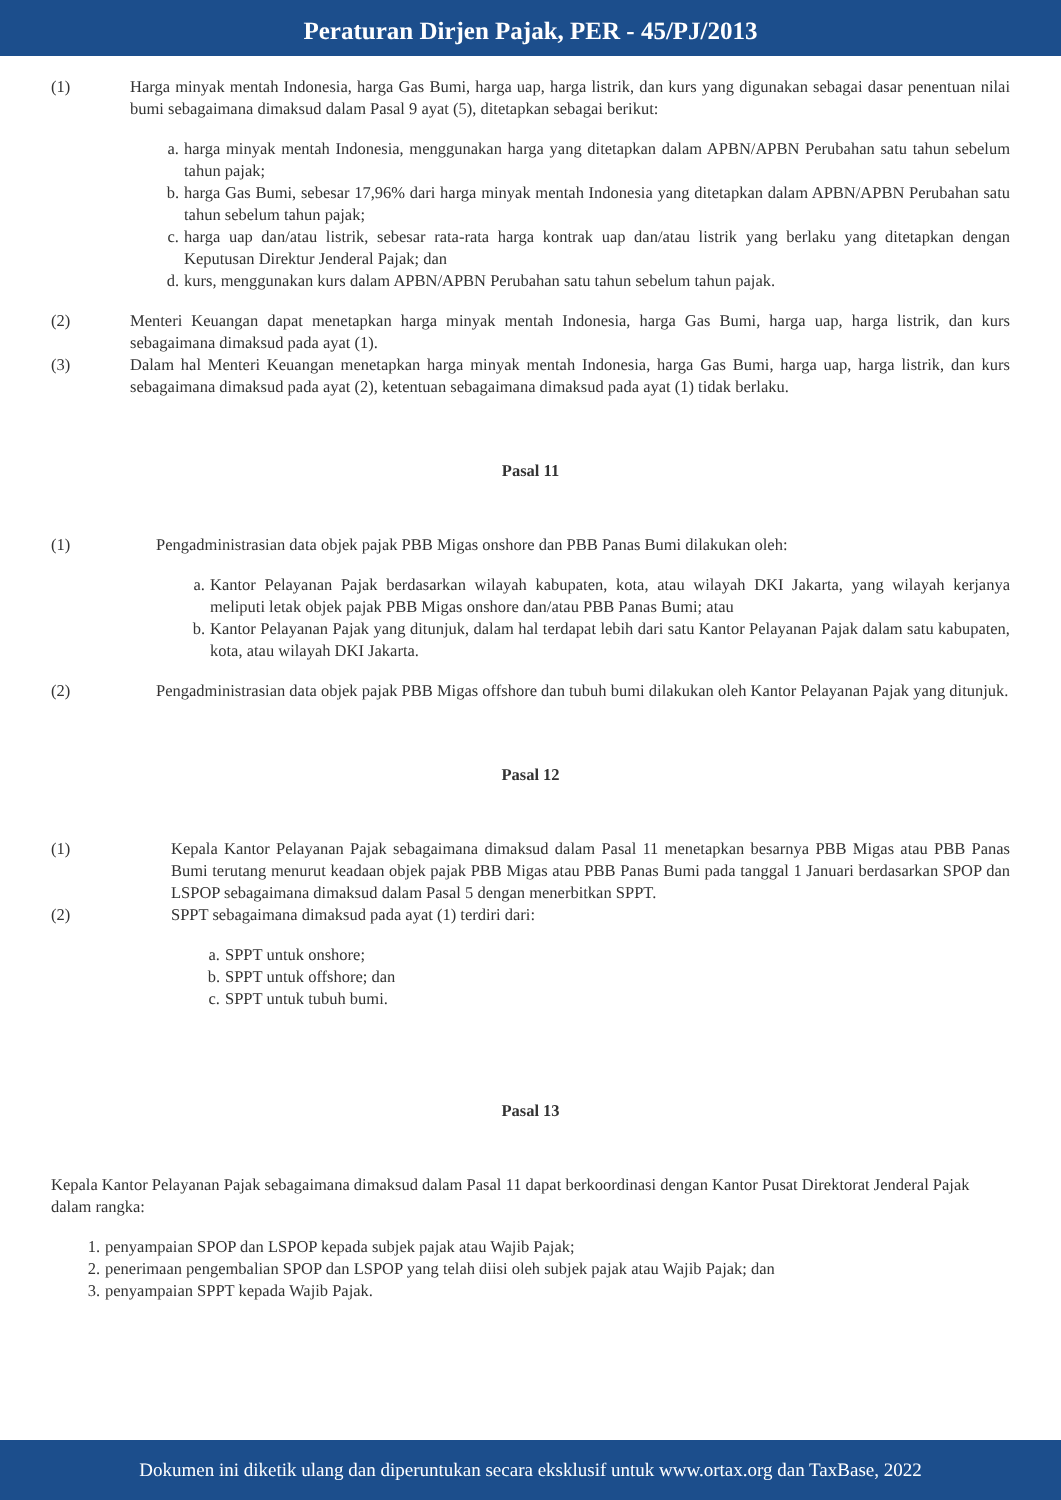Peraturan Dirjen Pajak, PER - 45/PJ/2013
(1) Harga minyak mentah Indonesia, harga Gas Bumi, harga uap, harga listrik, dan kurs yang digunakan sebagai dasar penentuan nilai bumi sebagaimana dimaksud dalam Pasal 9 ayat (5), ditetapkan sebagai berikut:
a. harga minyak mentah Indonesia, menggunakan harga yang ditetapkan dalam APBN/APBN Perubahan satu tahun sebelum tahun pajak;
b. harga Gas Bumi, sebesar 17,96% dari harga minyak mentah Indonesia yang ditetapkan dalam APBN/APBN Perubahan satu tahun sebelum tahun pajak;
c. harga uap dan/atau listrik, sebesar rata-rata harga kontrak uap dan/atau listrik yang berlaku yang ditetapkan dengan Keputusan Direktur Jenderal Pajak; dan
d. kurs, menggunakan kurs dalam APBN/APBN Perubahan satu tahun sebelum tahun pajak.
(2) Menteri Keuangan dapat menetapkan harga minyak mentah Indonesia, harga Gas Bumi, harga uap, harga listrik, dan kurs sebagaimana dimaksud pada ayat (1).
(3) Dalam hal Menteri Keuangan menetapkan harga minyak mentah Indonesia, harga Gas Bumi, harga uap, harga listrik, dan kurs sebagaimana dimaksud pada ayat (2), ketentuan sebagaimana dimaksud pada ayat (1) tidak berlaku.
Pasal 11
(1) Pengadministrasian data objek pajak PBB Migas onshore dan PBB Panas Bumi dilakukan oleh:
a. Kantor Pelayanan Pajak berdasarkan wilayah kabupaten, kota, atau wilayah DKI Jakarta, yang wilayah kerjanya meliputi letak objek pajak PBB Migas onshore dan/atau PBB Panas Bumi; atau
b. Kantor Pelayanan Pajak yang ditunjuk, dalam hal terdapat lebih dari satu Kantor Pelayanan Pajak dalam satu kabupaten, kota, atau wilayah DKI Jakarta.
(2) Pengadministrasian data objek pajak PBB Migas offshore dan tubuh bumi dilakukan oleh Kantor Pelayanan Pajak yang ditunjuk.
Pasal 12
(1) Kepala Kantor Pelayanan Pajak sebagaimana dimaksud dalam Pasal 11 menetapkan besarnya PBB Migas atau PBB Panas Bumi terutang menurut keadaan objek pajak PBB Migas atau PBB Panas Bumi pada tanggal 1 Januari berdasarkan SPOP dan LSPOP sebagaimana dimaksud dalam Pasal 5 dengan menerbitkan SPPT.
(2) SPPT sebagaimana dimaksud pada ayat (1) terdiri dari:
a. SPPT untuk onshore;
b. SPPT untuk offshore; dan
c. SPPT untuk tubuh bumi.
Pasal 13
Kepala Kantor Pelayanan Pajak sebagaimana dimaksud dalam Pasal 11 dapat berkoordinasi dengan Kantor Pusat Direktorat Jenderal Pajak dalam rangka:
1. penyampaian SPOP dan LSPOP kepada subjek pajak atau Wajib Pajak;
2. penerimaan pengembalian SPOP dan LSPOP yang telah diisi oleh subjek pajak atau Wajib Pajak; dan
3. penyampaian SPPT kepada Wajib Pajak.
Dokumen ini diketik ulang dan diperuntukan secara eksklusif untuk www.ortax.org dan TaxBase, 2022